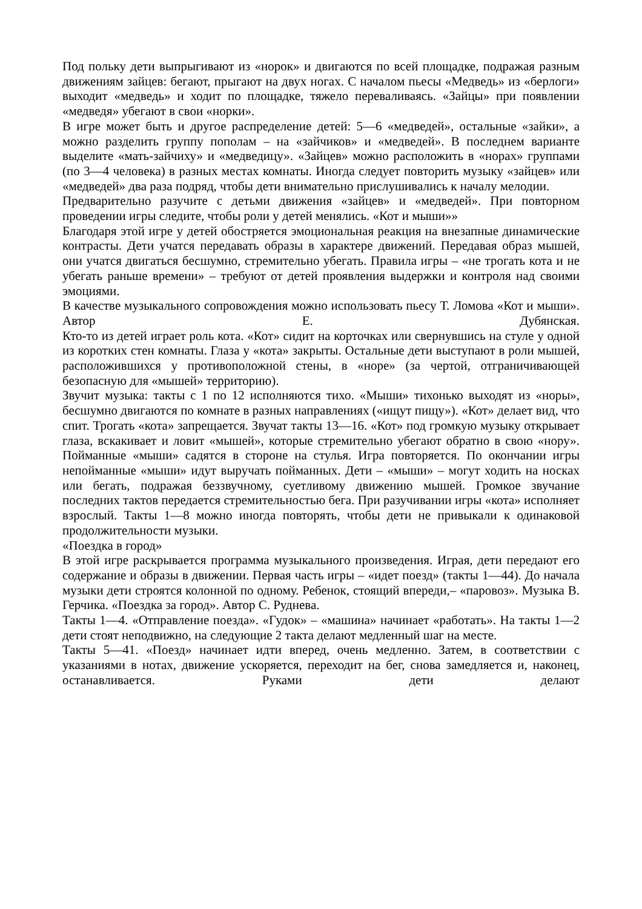Под польку дети выпрыгивают из «норок» и двигаются по всей площадке, подражая разным движениям зайцев: бегают, прыгают на двух ногах. С началом пьесы «Медведь» из «берлоги» выходит «медведь» и ходит по площадке, тяжело переваливаясь. «Зайцы» при появлении «медведя» убегают в свои «норки».
В игре может быть и другое распределение детей: 5—6 «медведей», остальные «зайки», а можно разделить группу пополам – на «зайчиков» и «медведей». В последнем варианте выделите «мать-зайчиху» и «медведицу». «Зайцев» можно расположить в «норах» группами (по 3—4 человека) в разных местах комнаты. Иногда следует повторить музыку «зайцев» или «медведей» два раза подряд, чтобы дети внимательно прислушивались к началу мелодии.
Предварительно разучите с детьми движения «зайцев» и «медведей». При повторном проведении игры следите, чтобы роли у детей менялись. «Кот и мыши»»
Благодаря этой игре у детей обостряется эмоциональная реакция на внезапные динамические контрасты. Дети учатся передавать образы в характере движений. Передавая образ мышей, они учатся двигаться бесшумно, стремительно убегать. Правила игры – «не трогать кота и не убегать раньше времени» – требуют от детей проявления выдержки и контроля над своими эмоциями.
В качестве музыкального сопровождения можно использовать пьесу Т. Ломова «Кот и мыши». Автор Е. Дубянская.
Кто-то из детей играет роль кота. «Кот» сидит на корточках или свернувшись на стуле у одной из коротких стен комнаты. Глаза у «кота» закрыты. Остальные дети выступают в роли мышей, расположившихся у противоположной стены, в «норе» (за чертой, отграничивающей безопасную для «мышей» территорию).
Звучит музыка: такты с 1 по 12 исполняются тихо. «Мыши» тихонько выходят из «норы», бесшумно двигаются по комнате в разных направлениях («ищут пищу»). «Кот» делает вид, что спит. Трогать «кота» запрещается. Звучат такты 13—16. «Кот» под громкую музыку открывает глаза, вскакивает и ловит «мышей», которые стремительно убегают обратно в свою «нору». Пойманные «мыши» садятся в стороне на стулья. Игра повторяется. По окончании игры непойманные «мыши» идут выручать пойманных. Дети – «мыши» – могут ходить на носках или бегать, подражая беззвучному, суетливому движению мышей. Громкое звучание последних тактов передается стремительностью бега. При разучивании игры «кота» исполняет взрослый. Такты 1—8 можно иногда повторять, чтобы дети не привыкали к одинаковой продолжительности музыки.
«Поездка в город»
В этой игре раскрывается программа музыкального произведения. Играя, дети передают его содержание и образы в движении. Первая часть игры – «идет поезд» (такты 1—44). До начала музыки дети строятся колонной по одному. Ребенок, стоящий впереди,– «паровоз». Музыка В. Герчика. «Поездка за город». Автор С. Руднева.
Такты 1—4. «Отправление поезда». «Гудок» – «машина» начинает «работать». На такты 1—2 дети стоят неподвижно, на следующие 2 такта делают медленный шаг на месте.
Такты 5—41. «Поезд» начинает идти вперед, очень медленно. Затем, в соответствии с указаниями в нотах, движение ускоряется, переходит на бег, снова замедляется и, наконец, останавливается. Руками дети делают